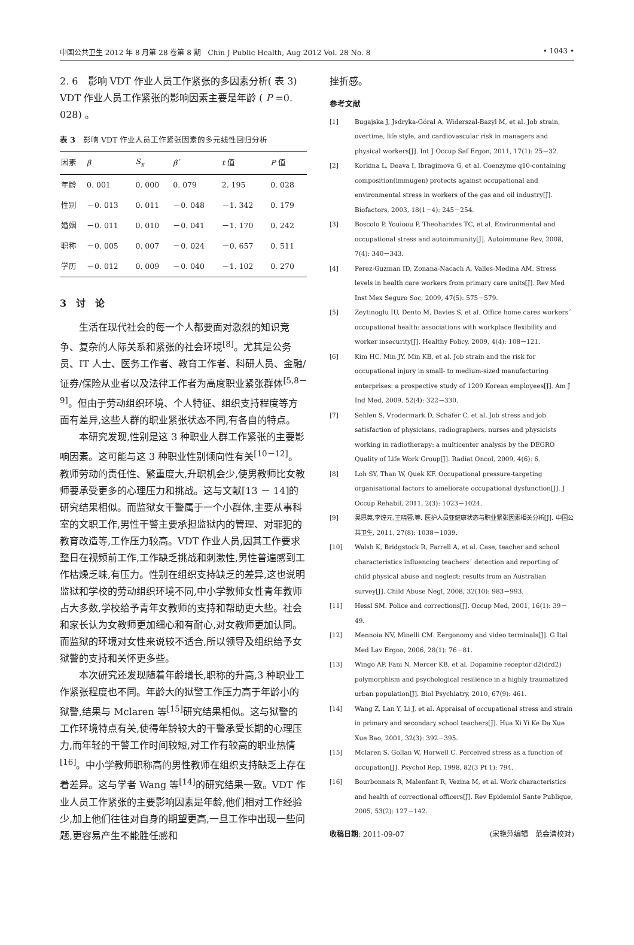中国公共卫生 2012 年 8 月第 28 卷第 8 期　Chin J Public Health, Aug 2012 Vol. 28 No. 8 • 1043 •
2. 6　影响 VDT 作业人员工作紧张的多因素分析( 表 3) VDT 作业人员工作紧张的影响因素主要是年龄 ( P =0. 028) 。
表 3　影响 VDT 作业人员工作紧张因素的多元线性回归分析
| 因素 | β | S<sub>x</sub> | β ´ | t 值 | P 值 |
| --- | --- | --- | --- | --- | --- |
| 年龄 | 0. 001 | 0. 000 | 0. 079 | 2. 195 | 0. 028 |
| 性别 | －0. 013 | 0. 011 | －0. 048 | －1. 342 | 0. 179 |
| 婚姻 | －0. 011 | 0. 010 | －0. 041 | －1. 170 | 0. 242 |
| 职称 | －0. 005 | 0. 007 | －0. 024 | －0. 657 | 0. 511 |
| 学历 | －0. 012 | 0. 009 | －0. 040 | －1. 102 | 0. 270 |
3　讨　论
生活在现代社会的每一个人都要面对激烈的知识竞争、复杂的人际关系和紧张的社会环境<sup>[8]</sup>。尤其是公务员、IT 人士、医务工作者、教育工作者、科研人员、金融/证券/保险从业者以及法律工作者为高度职业紧张群体<sup>[5,8－9]</sup>。但由于劳动组织环境、个人特征、组织支持程度等方面有差异,这些人群的职业紧张状态不同,有各自的特点。
本研究发现,性别是这 3 种职业人群工作紧张的主要影响因素。这可能与这 3 种职业性别倾向性有关<sup>[10－12]</sup>。教师劳动的责任性、繁重度大,升职机会少,使男教师比女教师要承受更多的心理压力和挑战。这与文献[13 － 14]的研究结果相似。而监狱女干警属于一个小群体,主要从事科室的文职工作,男性干警主要承担监狱内的管理、对罪犯的教育改造等,工作压力较高。VDT 作业人员,因其工作要求整日在视频前工作,工作缺乏挑战和刺激性,男性普遍感到工作枯燥乏味,有压力。性别在组织支持缺乏的差异,这也说明监狱和学校的劳动组织环境不同,中小学教师女性青年教师占大多数,学校给予青年女教师的支持和帮助更大些。社会和家长认为女教师更加细心和有耐心,对女教师更加认同。而监狱的环境对女性来说较不适合,所以领导及组织给予女狱警的支持和关怀更多些。
本次研究还发现随着年龄增长,职称的升高,3 种职业工作紧张程度也不同。年龄大的狱警工作压力高于年龄小的狱警,结果与 Mclaren 等<sup>[15]</sup>研究结果相似。这与狱警的工作环境特点有关,使得年龄较大的干警承受长期的心理压力,而年轻的干警工作时间较短,对工作有较高的职业热情<sup>[16]</sup>。中小学教师职称高的男性教师在组织支持缺乏上存在着差异。这与学者 Wang 等<sup>[14]</sup>的研究结果一致。VDT 作业人员工作紧张的主要影响因素是年龄,他们相对工作经验少,加上他们往往对自身的期望更高,一旦工作中出现一些问题,更容易产生不能胜任感和
挫折感。
参考文献
[1] Bugajska J, Jsdryka-Góral A, Widerszal-Bazyl M, et al. Job strain, overtime, life style, and cardiovascular risk in managers and physical workers[J]. Int J Occup Saf Ergon, 2011, 17(1): 25－32.
[2] Korkina L, Deava I, Ibragimova G, et al. Coenzyme q10-containing composition(immugen) protects against occupational and environmental stress in workers of the gas and oil industry[J]. Biofactors, 2003, 18(1－4): 245－254.
[3] Boscolo P, Youioou P, Theoharides TC, et al. Environmental and occupational stress and autoimmunity[J]. Autoimmune Rev, 2008, 7(4): 340－343.
[4] Perez-Guzman ID, Zonana-Nacach A, Valles-Medina AM. Stress levels in health care workers from primary care units[J]. Rev Med Inst Mex Seguro Soc, 2009, 47(5): 575－579.
[5] Zeytinoglu IU, Dento M, Davies S, et al. Office home cares workers´ occupational health: associations with workplace flexibility and worker insecurity[J]. Healthy Policy, 2009, 4(4): 108－121.
[6] Kim HC, Min JY, Min KB, et al. Job strain and the risk for occupational injury in small- to medium-sized manufacturing enterprises: a prospective study of 1209 Korean employees[J]. Am J Ind Med, 2009, 52(4): 322－330.
[7] Sehlen S, Vrodermark D, Schafer C, et al. Job stress and job satisfaction of physicians, radiographers, nurses and physicists working in radiotherapy: a multicenter analysis by the DEGRO Quality of Life Work Group[J]. Radiat Oncol, 2009, 4(6): 6.
[8] Loh SY, Than W, Quek KF. Occupational pressure-targeting organisational factors to ameliorate occupational dysfunction[J]. J Occup Rehabil, 2011, 2(3): 1023－1024.
[9] 吴思英,李煌元,王晓蓉,等. 医护人员亚健康状态与职业紧张因素相关分析[J]. 中国公共卫生, 2011, 27(8): 1038－1039.
[10] Walsh K, Bridgstock R, Farrell A, et al. Case, teacher and school characteristics influencing teachers´ detection and reporting of child physical abuse and neglect: results from an Australian survey[J]. Child Abuse Negl, 2008, 32(10): 983－993.
[11] Hessl SM. Police and corrections[J]. Occup Med, 2001, 16(1): 39－49.
[12] Mennoia NV, Minelli CM. Eergonomy and video terminals[J]. G Ital Med Lav Ergon, 2006, 28(1): 76－81.
[13] Wingo AP, Fani N, Mercer KB, et al. Dopamine receptor d2(drd2) polymorphism and psychological resilience in a highly traumatized urban population[J]. Biol Psychiatry, 2010, 67(9): 461.
[14] Wang Z, Lan Y, Li J, et al. Appraisal of occupational stress and strain in primary and secondary school teachers[J]. Hua Xi Yi Ke Da Xue Xue Bao, 2001, 32(3): 392－395.
[15] Mclaren S, Gollan W, Horwell C. Perceived stress as a function of occupation[J]. Psychol Rep, 1998, 82(3 Pt 1): 794.
[16] Bourbonnais R, Malenfant R, Vezina M, et al. Work characteristics and health of correctional officers[J]. Rev Epidemiol Sante Publique, 2005, 53(2): 127－142.
收稿日期: 2011-09-07 (宋艳萍编辑　范会清校对)